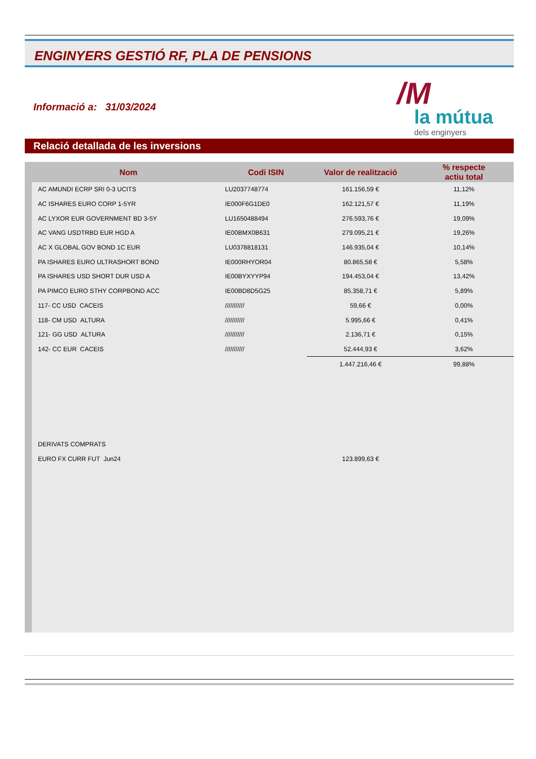ENGINYERS GESTIÓ RF, PLA DE PENSIONS
Informació a: 31/03/2024
/M
la mútua
dels enginyers
Relació detallada de les inversions
| Nom | Codi ISIN | Valor de realització | % respecte actiu total |
| --- | --- | --- | --- |
| AC AMUNDI ECRP SRI 0-3 UCITS | LU2037748774 | 161.156,59 € | 11,12% |
| AC ISHARES EURO CORP 1-5YR | IE000F6G1DE0 | 162.121,57 € | 11,19% |
| AC LYXOR EUR GOVERNMENT BD 3-5Y | LU1650488494 | 276.593,76 € | 19,09% |
| AC VANG USDTRBD EUR HGD A | IE00BMX0B631 | 279.095,21 € | 19,26% |
| AC X GLOBAL GOV BOND 1C EUR | LU0378818131 | 146.935,04 € | 10,14% |
| PA ISHARES EURO ULTRASHORT BOND | IE000RHYOR04 | 80.865,58 € | 5,58% |
| PA ISHARES USD SHORT DUR USD A | IE00BYXYYP94 | 194.453,04 € | 13,42% |
| PA PIMCO EURO STHY CORPBOND ACC | IE00BD8D5G25 | 85.358,71 € | 5,89% |
| 117- CC USD CACEIS | /////////// | 59,66 € | 0,00% |
| 118- CM USD ALTURA | /////////// | 5.995,66 € | 0,41% |
| 121- GG USD ALTURA | /////////// | 2.136,71 € | 0,15% |
| 142- CC EUR CACEIS | /////////// | 52.444,93 € | 3,62% |
| | | 1.447.216,46 € | 99,88% |
| DERIVATS COMPRATS | | | |
| EURO FX CURR FUT Jun24 | | 123.899,63 € | |